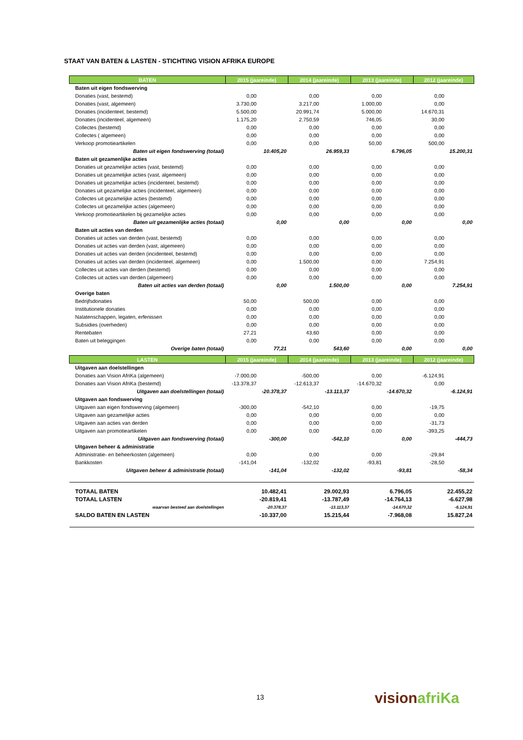STAAT VAN BATEN & LASTEN - STICHTING VISION AFRIKA EUROPE
| BATEN | 2015 (jaareinde) | | 2014 (jaareinde) | | 2013 (jaareinde) | | 2012 (jaareinde) | |
| --- | --- | --- | --- | --- | --- | --- | --- | --- |
| Baten uit eigen fondswerving | | | | | | | | |
| Donaties (vast, bestemd) | 0,00 | | 0,00 | | 0,00 | | 0,00 | |
| Donaties (vast, algemeen) | 3.730,00 | | 3.217,00 | | 1.000,00 | | 0,00 | |
| Donaties (incidenteel, bestemd) | 5.500,00 | | 20.991,74 | | 5.000,00 | | 14.670,31 | |
| Donaties (incidenteel, algemeen) | 1.175,20 | | 2.750,59 | | 746,05 | | 30,00 | |
| Collectes (bestemd) | 0,00 | | 0,00 | | 0,00 | | 0,00 | |
| Collectes ( algemeen) | 0,00 | | 0,00 | | 0,00 | | 0,00 | |
| Verkoop promotieartikelen | 0,00 | | 0,00 | | 50,00 | | 500,00 | |
| Baten uit eigen fondswerving (totaal) | | 10.405,20 | | 26.959,33 | | 6.796,05 | | 15.200,31 |
| Baten uit gezamenlijke acties | | | | | | | | |
| Donaties uit gezamelijke acties (vast, bestemd) | 0,00 | | 0,00 | | 0,00 | | 0,00 | |
| Donaties uit gezamelijke acties (vast, algemeen) | 0,00 | | 0,00 | | 0,00 | | 0,00 | |
| Donaties uit gezamelijke acties (incidenteel, bestemd) | 0,00 | | 0,00 | | 0,00 | | 0,00 | |
| Donaties uit gezamelijke acties (incidenteel, algemeen) | 0,00 | | 0,00 | | 0,00 | | 0,00 | |
| Collectes uit gezamelijke acties (bestemd) | 0,00 | | 0,00 | | 0,00 | | 0,00 | |
| Collectes uit gezamelijke acties (algemeen) | 0,00 | | 0,00 | | 0,00 | | 0,00 | |
| Verkoop promotieartikelen bij gezamelijke acties | 0,00 | | 0,00 | | 0,00 | | 0,00 | |
| Baten uit gezamenlijke acties (totaal) | | 0,00 | | 0,00 | | 0,00 | | 0,00 |
| Baten uit acties van derden | | | | | | | | |
| Donaties uit acties van derden (vast, bestemd) | 0,00 | | 0,00 | | 0,00 | | 0,00 | |
| Donaties uit acties van derden (vast, algemeen) | 0,00 | | 0,00 | | 0,00 | | 0,00 | |
| Donaties uit acties van derden (incidenteel, bestemd) | 0,00 | | 0,00 | | 0,00 | | 0,00 | |
| Donaties uit acties van derden (incidenteel, algemeen) | 0,00 | | 1.500,00 | | 0,00 | | 7.254,91 | |
| Collectes uit acties van derden (bestemd) | 0,00 | | 0,00 | | 0,00 | | 0,00 | |
| Collectes uit acties van derden (algemeen) | 0,00 | | 0,00 | | 0,00 | | 0,00 | |
| Baten uit acties van derden (totaal) | | 0,00 | | 1.500,00 | | 0,00 | | 7.254,91 |
| Overige baten | | | | | | | | |
| Bedrijfsdonaties | 50,00 | | 500,00 | | 0,00 | | 0,00 | |
| Institutionele donaties | 0,00 | | 0,00 | | 0,00 | | 0,00 | |
| Nalatenschappen, legaten, erfenissen | 0,00 | | 0,00 | | 0,00 | | 0,00 | |
| Subsidies (overheden) | 0,00 | | 0,00 | | 0,00 | | 0,00 | |
| Rentebaten | 27,21 | | 43,60 | | 0,00 | | 0,00 | |
| Baten uit beleggingen | 0,00 | | 0,00 | | 0,00 | | 0,00 | |
| Overige baten (totaal) | | 77,21 | | 543,60 | | 0,00 | | 0,00 |
| LASTEN | 2015 (jaareinde) | | 2014 (jaareinde) | | 2013 (jaareinde) | | 2012 (jaareinde) | |
| Uitgaven aan doelstellingen | | | | | | | | |
| Donaties aan Vision AfriKa (algemeen) | -7.000,00 | | -500,00 | | 0,00 | | -6.124,91 | |
| Donaties aan Vision AfriKa (bestemd) | -13.378,37 | | -12.613,37 | | -14.670,32 | | 0,00 | |
| Uitgaven aan doelstellingen (totaal) | | -20.378,37 | | -13.113,37 | | -14.670,32 | | -6.124,91 |
| Uitgaven aan fondswerving | | | | | | | | |
| Uitgaven aan eigen fondswerving (algemeen) | -300,00 | | -542,10 | | 0,00 | | -19,75 | |
| Uitgaven aan gezamelijke acties | 0,00 | | 0,00 | | 0,00 | | 0,00 | |
| Uitgaven aan acties van derden | 0,00 | | 0,00 | | 0,00 | | -31,73 | |
| Uitgaven aan promotieartikelen | 0,00 | | 0,00 | | 0,00 | | -393,25 | |
| Uitgaven aan fondswerving (totaal) | | -300,00 | | -542,10 | | 0,00 | | -444,73 |
| Uitgaven beheer & administratie | | | | | | | | |
| Administratie- en beheerkosten (algemeen) | 0,00 | | 0,00 | | 0,00 | | -29,84 | |
| Bankkosten | -141,04 | | -132,02 | | -93,81 | | -28,50 | |
| Uitgaven beheer & administratie (totaal) | | -141,04 | | -132,02 | | -93,81 | | -58,34 |
| TOTAAL BATEN | | 10.482,41 | | 29.002,93 | | 6.796,05 | | 22.455,22 |
| TOTAAL LASTEN | | -20.819,41 | | -13.787,49 | | -14.764,13 | | -6.627,98 |
| waarvan besteed aan doelstellingen | | -20.378,37 | | -13.113,37 | | -14.670,32 | | -6.124,91 |
| SALDO BATEN EN LASTEN | | -10.337,00 | | 15.215,44 | | -7.968,08 | | 15.827,24 |
13 visionafriKa